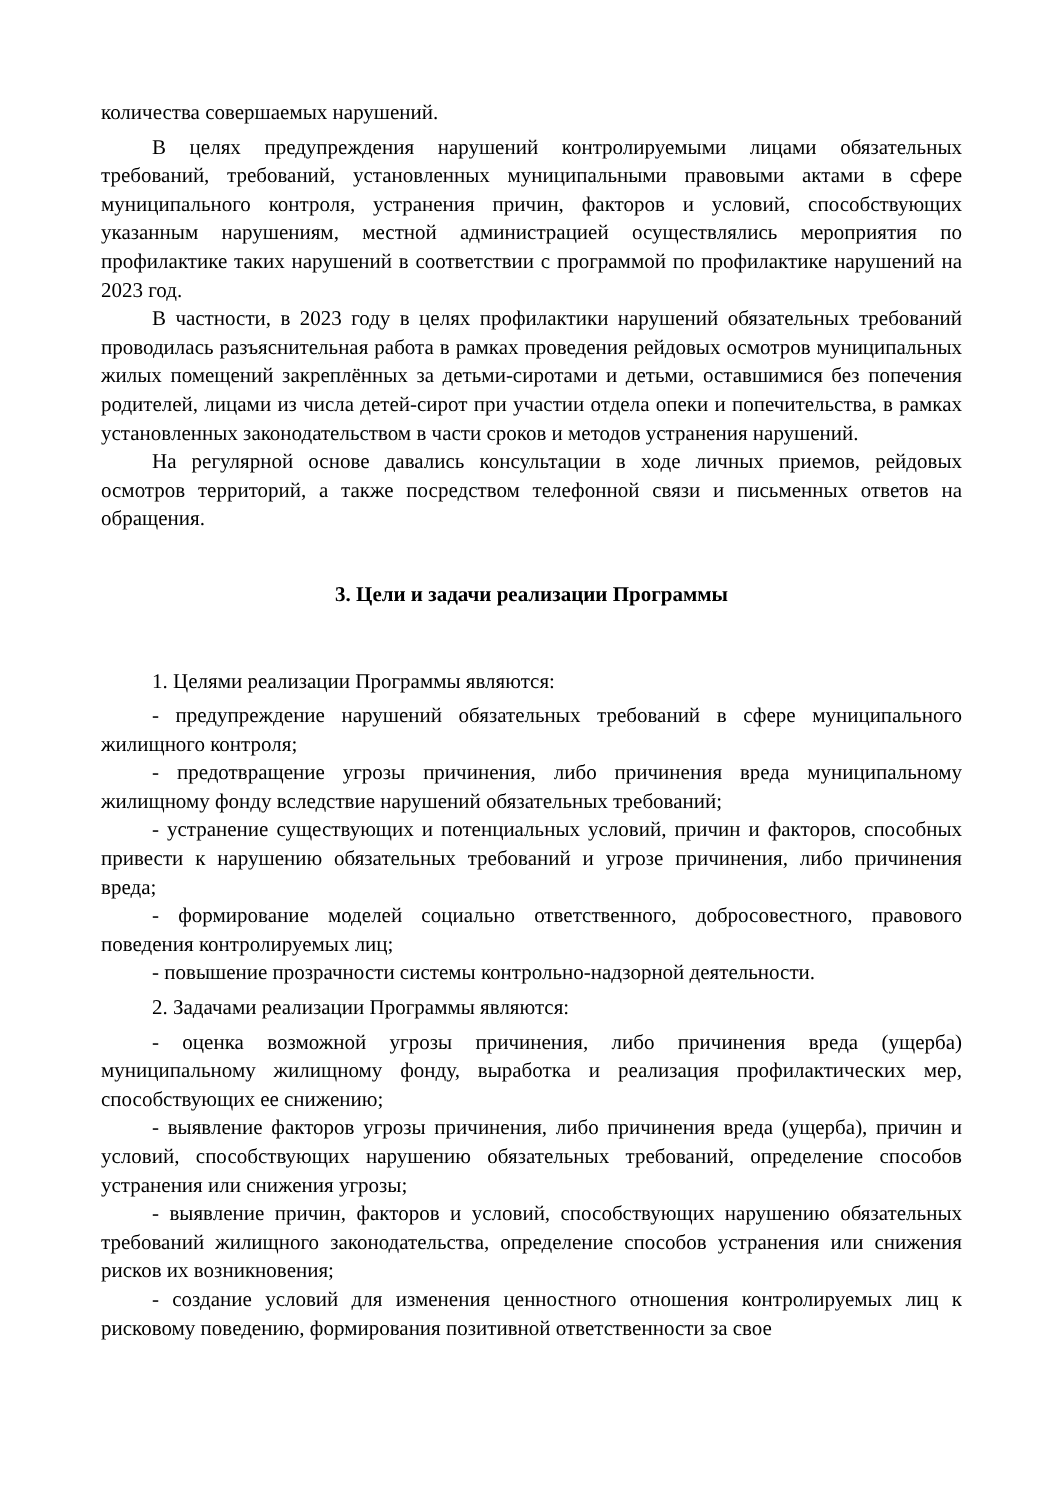количества совершаемых нарушений.
В целях предупреждения нарушений контролируемыми лицами обязательных требований, требований, установленных муниципальными правовыми актами в сфере муниципального контроля, устранения причин, факторов и условий, способствующих указанным нарушениям, местной администрацией осуществлялись мероприятия по профилактике таких нарушений в соответствии с программой по профилактике нарушений на 2023 год.
В частности, в 2023 году в целях профилактики нарушений обязательных требований проводилась разъяснительная работа в рамках проведения рейдовых осмотров муниципальных жилых помещений закреплённых за детьми-сиротами и детьми, оставшимися без попечения родителей, лицами из числа детей-сирот при участии отдела опеки и попечительства, в рамках установленных законодательством в части сроков и методов устранения нарушений.
На регулярной основе давались консультации в ходе личных приемов, рейдовых осмотров территорий, а также посредством телефонной связи и письменных ответов на обращения.
3. Цели и задачи реализации Программы
1. Целями реализации Программы являются:
- предупреждение нарушений обязательных требований в сфере муниципального жилищного контроля;
- предотвращение угрозы причинения, либо причинения вреда муниципальному жилищному фонду вследствие нарушений обязательных требований;
- устранение существующих и потенциальных условий, причин и факторов, способных привести к нарушению обязательных требований и угрозе причинения, либо причинения вреда;
- формирование моделей социально ответственного, добросовестного, правового поведения контролируемых лиц;
- повышение прозрачности системы контрольно-надзорной деятельности.
2. Задачами реализации Программы являются:
- оценка возможной угрозы причинения, либо причинения вреда (ущерба) муниципальному жилищному фонду, выработка и реализация профилактических мер, способствующих ее снижению;
- выявление факторов угрозы причинения, либо причинения вреда (ущерба), причин и условий, способствующих нарушению обязательных требований, определение способов устранения или снижения угрозы;
- выявление причин, факторов и условий, способствующих нарушению обязательных требований жилищного законодательства, определение способов устранения или снижения рисков их возникновения;
- создание условий для изменения ценностного отношения контролируемых лиц к рисковому поведению, формирования позитивной ответственности за свое